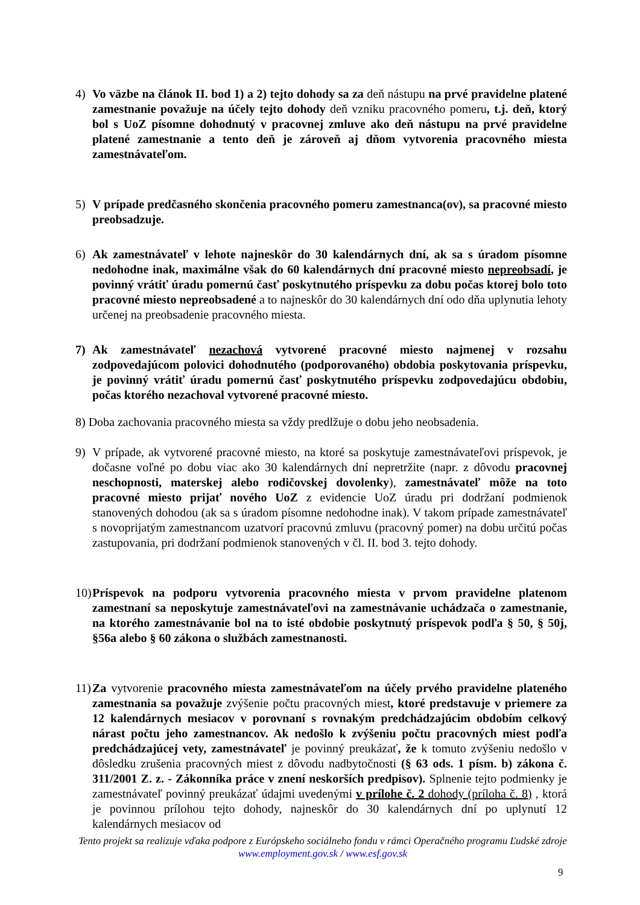4) Vo väzbe na článok II. bod 1) a 2) tejto dohody sa za deň nástupu na prvé pravidelne platené zamestnanie považuje na účely tejto dohody deň vzniku pracovného pomeru, t.j. deň, ktorý bol s UoZ písomne dohodnutý v pracovnej zmluve ako deň nástupu na prvé pravidelne platené zamestnanie a tento deň je zároveň aj dňom vytvorenia pracovného miesta zamestnávateľom.
5) V prípade predčasného skončenia pracovného pomeru zamestnanca(ov), sa pracovné miesto preobsadzuje.
6) Ak zamestnávateľ v lehote najneskôr do 30 kalendárnych dní, ak sa s úradom písomne nedohodne inak, maximálne však do 60 kalendárnych dní pracovné miesto nepreobsadí, je povinný vrátiť úradu pomernú časť poskytnutého príspevku za dobu počas ktorej bolo toto pracovné miesto nepreobsadené a to najneskôr do 30 kalendárnych dní odo dňa uplynutia lehoty určenej na preobsadenie pracovného miesta.
7) Ak zamestnávateľ nezachová vytvorené pracovné miesto najmenej v rozsahu zodpovedajúcom polovici dohodnutého (podporovaného) obdobia poskytovania príspevku, je povinný vrátiť úradu pomernú časť poskytnutého príspevku zodpovedajúcu obdobiu, počas ktorého nezachoval vytvorené pracovné miesto.
8) Doba zachovania pracovného miesta sa vždy predlžuje o dobu jeho neobsadenia.
9) V prípade, ak vytvorené pracovné miesto, na ktoré sa poskytuje zamestnávateľovi príspevok, je dočasne voľné po dobu viac ako 30 kalendárnych dní nepretržite (napr. z dôvodu pracovnej neschopnosti, materskej alebo rodičovskej dovolenky), zamestnávateľ môže na toto pracovné miesto prijať nového UoZ z evidencie UoZ úradu pri dodržaní podmienok stanovených dohodou (ak sa s úradom písomne nedohodne inak). V takom prípade zamestnávateľ s novoprijatým zamestnancom uzatvorí pracovnú zmluvu (pracovný pomer) na dobu určitú počas zastupovania, pri dodržaní podmienok stanovených v čl. II. bod 3. tejto dohody.
10) Príspevok na podporu vytvorenia pracovného miesta v prvom pravidelne platenom zamestnaní sa neposkytuje zamestnávateľovi na zamestnávanie uchádzača o zamestnanie, na ktorého zamestnávanie bol na to isté obdobie poskytnutý príspevok podľa § 50, § 50j, §56a alebo § 60 zákona o službách zamestnanosti.
11) Za vytvorenie pracovného miesta zamestnávateľom na účely prvého pravidelne plateného zamestnania sa považuje zvýšenie počtu pracovných miest, ktoré predstavuje v priemere za 12 kalendárnych mesiacov v porovnaní s rovnakým predchádzajúcim obdobím celkový nárast počtu jeho zamestnancov. Ak nedošlo k zvýšeniu počtu pracovných miest podľa predchádzajúcej vety, zamestnávateľ je povinný preukázať, že k tomuto zvýšeniu nedošlo v dôsledku zrušenia pracovných miest z dôvodu nadbytočnosti (§ 63 ods. 1 písm. b) zákona č. 311/2001 Z. z. - Zákonníka práce v znení neskorších predpisov). Splnenie tejto podmienky je zamestnávateľ povinný preukázať údajmi uvedenými v prílohe č. 2 dohody (príloha č. 8) , ktorá je povinnou prílohou tejto dohody, najneskôr do 30 kalendárnych dní po uplynutí 12 kalendárnych mesiacov od
Tento projekt sa realizuje vďaka podpore z Európskeho sociálneho fondu v rámci Operačného programu Ľudské zdroje
www.employment.gov.sk / www.esf.gov.sk
9